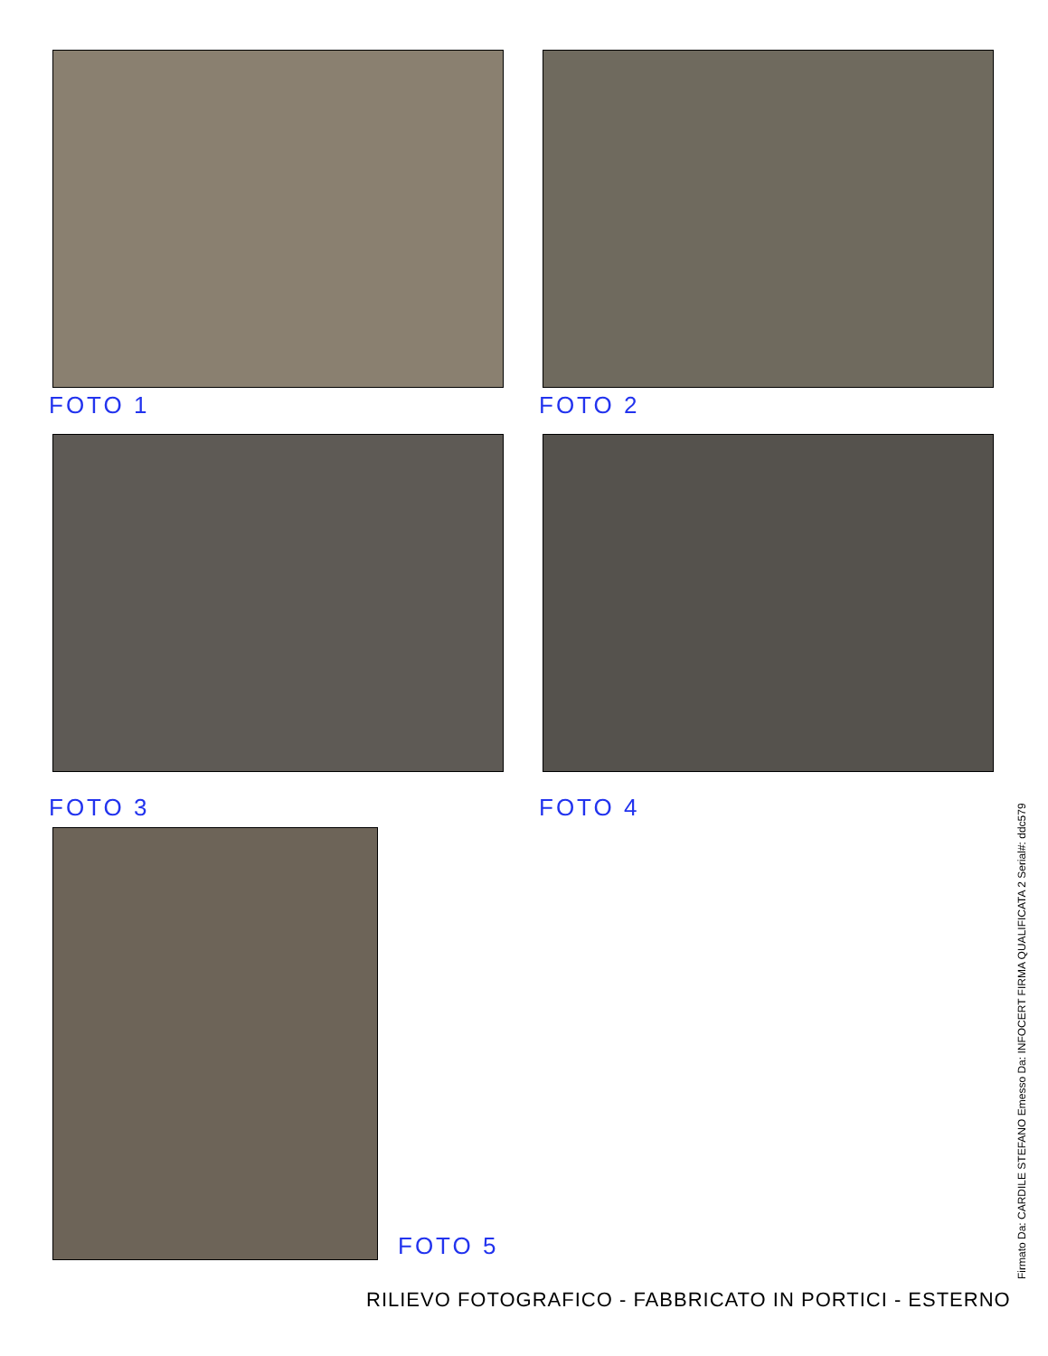FOTO 1 FOTO 2
FOTO 3 FOTO 4
FOTO 5
Firmato Da: CARDILE STEFANO Emesso Da: INFOCERT FIRMA QUALIFICATA 2 Serial#: ddc579
RILIEVO FOTOGRAFICO - FABBRICATO IN PORTICI - ESTERNO